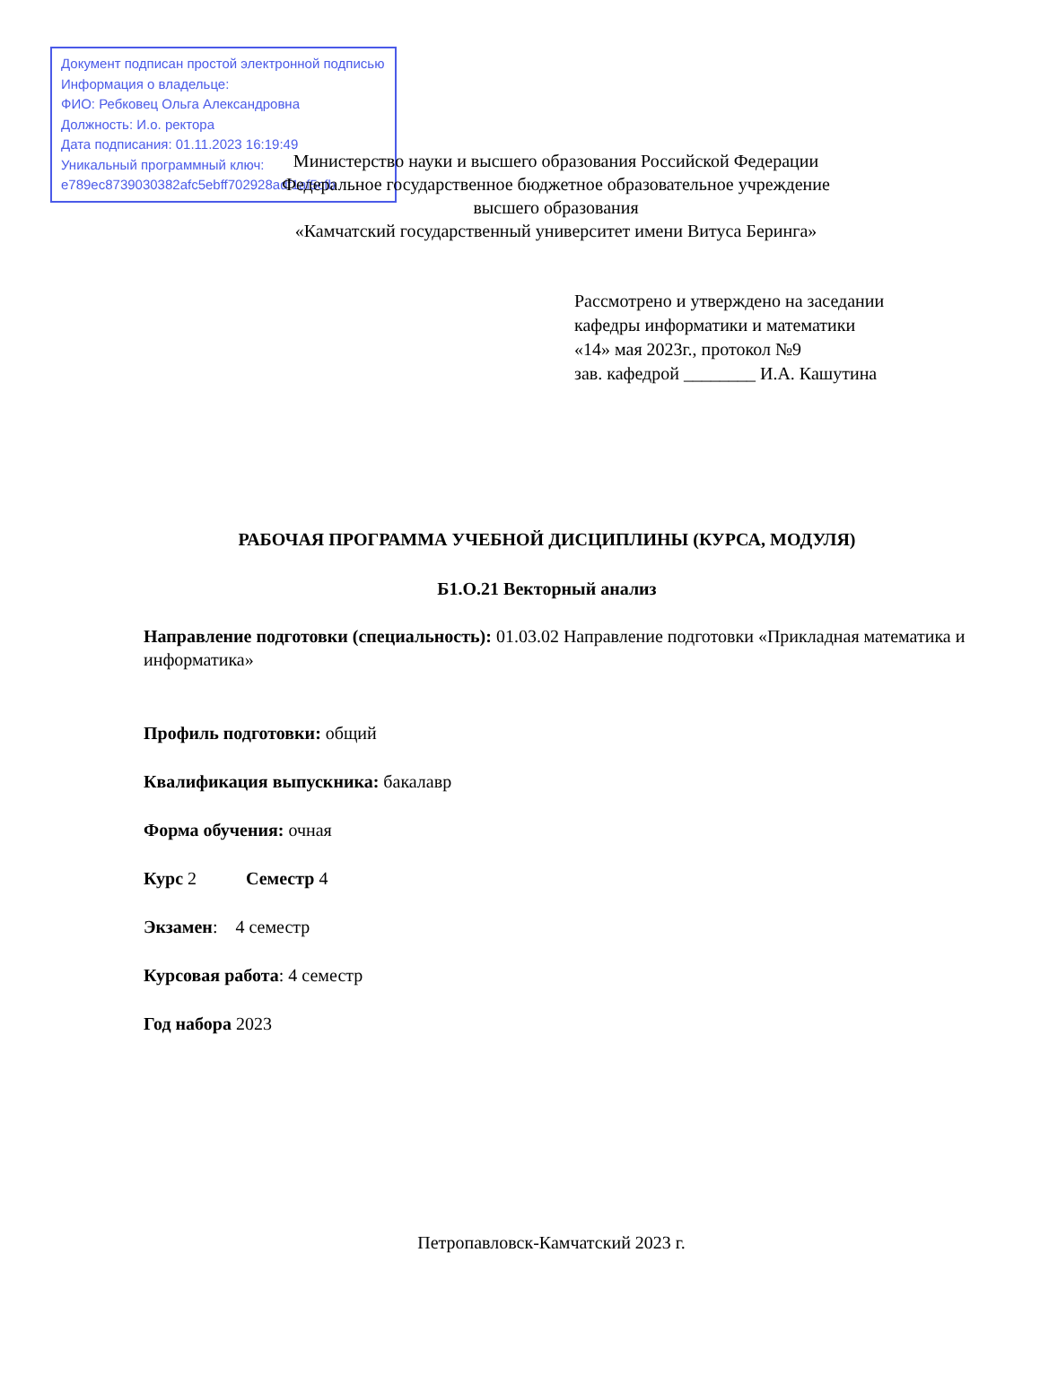Документ подписан простой электронной подписью
Информация о владельце:
ФИО: Ребковец Ольга Александровна
Должность: И.о. ректора
Дата подписания: 01.11.2023 16:19:49
Уникальный программный ключ:
e789ec8739030382afc5ebff702928adf1af5cfb
Министерство науки и высшего образования Российской Федерации
Федеральное государственное бюджетное образовательное учреждение
высшего образования
«Камчатский государственный университет имени Витуса Беринга»
Рассмотрено и утверждено на заседании
кафедры информатики и математики
«14» мая 2023г., протокол №9
зав. кафедрой ________ И.А. Кашутина
РАБОЧАЯ ПРОГРАММА УЧЕБНОЙ ДИСЦИПЛИНЫ (КУРСА, МОДУЛЯ)
Б1.О.21 Векторный анализ
Направление подготовки (специальность): 01.03.02 Направление подготовки «Прикладная математика и информатика»
Профиль подготовки: общий
Квалификация выпускника: бакалавр
Форма обучения: очная
Курс 2 Семестр 4
Экзамен: 4 семестр
Курсовая работа: 4 семестр
Год набора 2023
Петропавловск-Камчатский 2023 г.